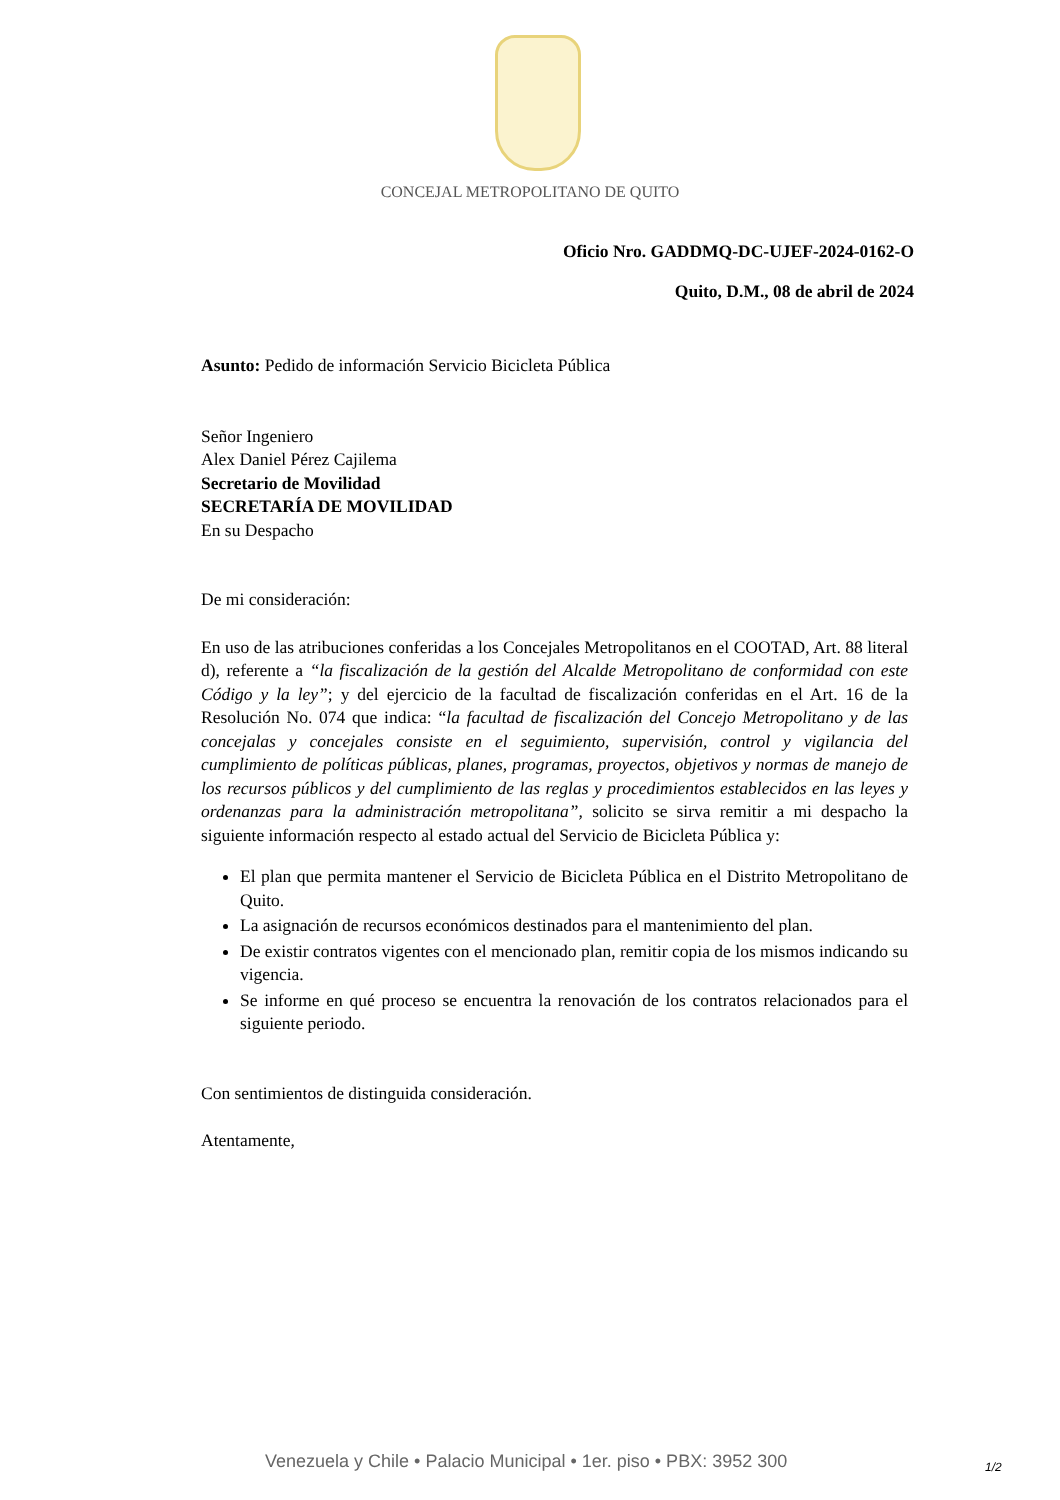CONCEJAL METROPOLITANO DE QUITO
Oficio Nro. GADDMQ-DC-UJEF-2024-0162-O
Quito, D.M., 08 de abril de 2024
Asunto: Pedido de información Servicio Bicicleta Pública
Señor Ingeniero
Alex Daniel Pérez Cajilema
Secretario de Movilidad
SECRETARÍA DE MOVILIDAD
En su Despacho
De mi consideración:
En uso de las atribuciones conferidas a los Concejales Metropolitanos en el COOTAD, Art. 88 literal d), referente a “la fiscalización de la gestión del Alcalde Metropolitano de conformidad con este Código y la ley”; y del ejercicio de la facultad de fiscalización conferidas en el Art. 16 de la Resolución No. 074 que indica: “la facultad de fiscalización del Concejo Metropolitano y de las concejalas y concejales consiste en el seguimiento, supervisión, control y vigilancia del cumplimiento de políticas públicas, planes, programas, proyectos, objetivos y normas de manejo de los recursos públicos y del cumplimiento de las reglas y procedimientos establecidos en las leyes y ordenanzas para la administración metropolitana”, solicito se sirva remitir a mi despacho la siguiente información respecto al estado actual del Servicio de Bicicleta Pública y:
El plan que permita mantener el Servicio de Bicicleta Pública en el Distrito Metropolitano de Quito.
La asignación de recursos económicos destinados para el mantenimiento del plan.
De existir contratos vigentes con el mencionado plan, remitir copia de los mismos indicando su vigencia.
Se informe en qué proceso se encuentra la renovación de los contratos relacionados para el siguiente periodo.
Con sentimientos de distinguida consideración.
Atentamente,
Venezuela y Chile • Palacio Municipal • 1er. piso • PBX: 3952 300
1/2